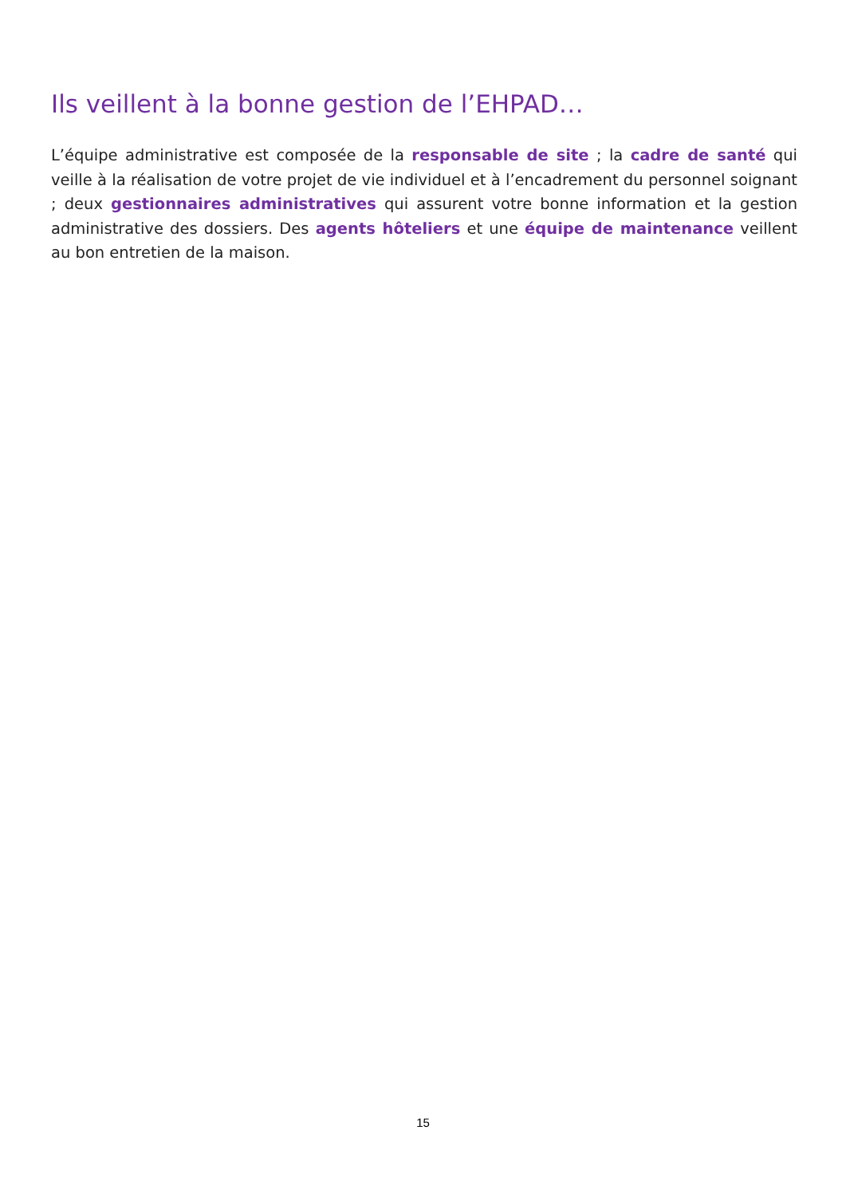Ils veillent à la bonne gestion de l’EHPAD…
L’équipe administrative est composée de la responsable de site ; la cadre de santé qui veille à la réalisation de votre projet de vie individuel et à l’encadrement du personnel soignant ; deux gestionnaires administratives qui assurent votre bonne information et la gestion administrative des dossiers. Des agents hôteliers et une équipe de maintenance veillent au bon entretien de la maison.
15